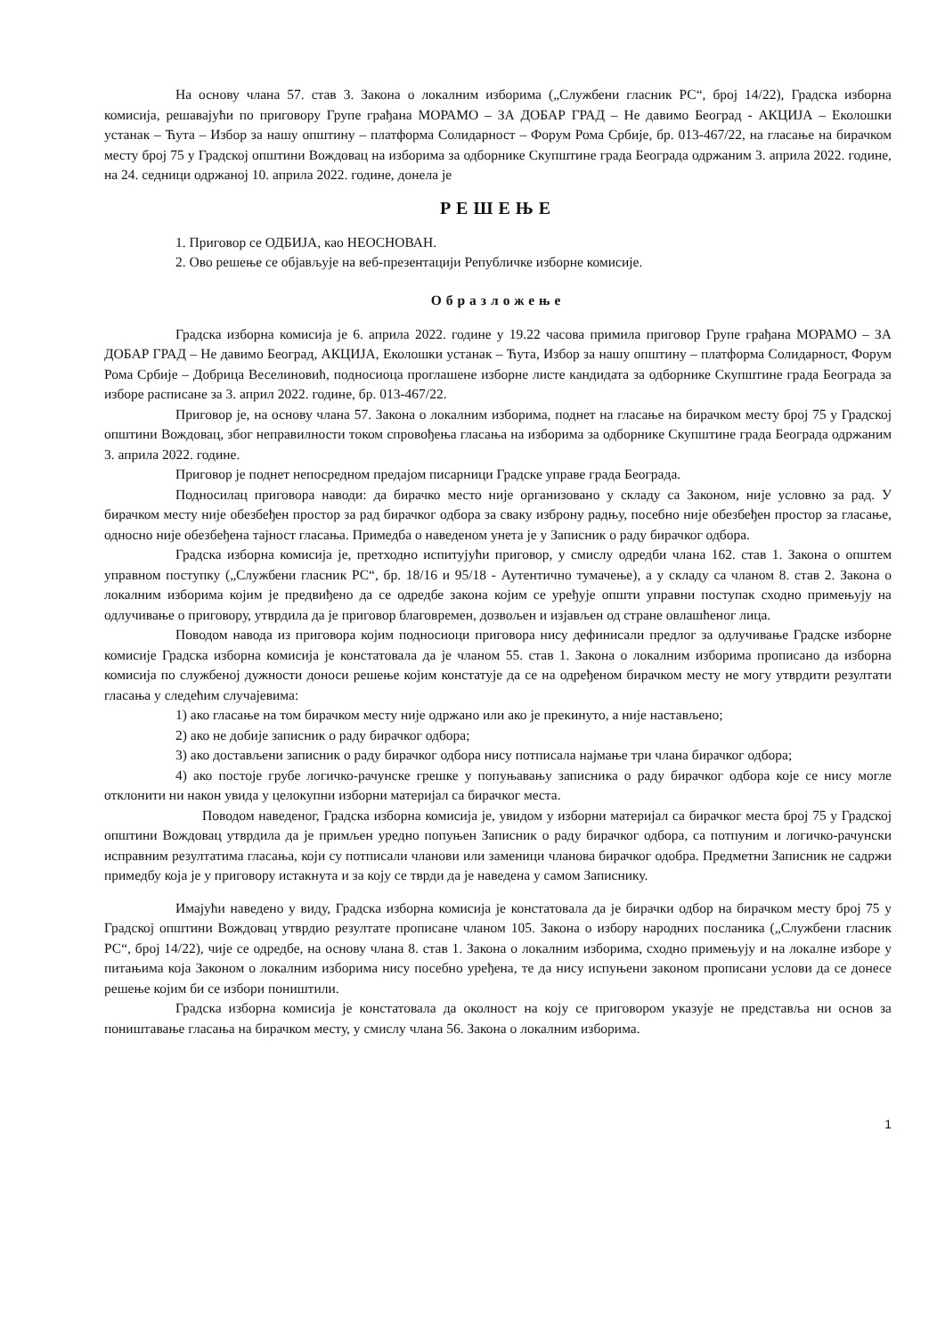На основу члана 57. став 3. Закона о локалним изборима („Службени гласник РС“, број 14/22), Градска изборна комисија, решавајући по приговору Групе грађана МОРАМО – ЗА ДОБАР ГРАД – Не давимо Београд - АКЦИЈА – Еколошки устанак – Ћута – Избор за нашу општину – платформа Солидарност – Форум Рома Србије, бр. 013-467/22, на гласање на бирачком месту број 75 у Градској општини Вождовац на изборима за одборнике Скупштине града Београда одржаним 3. априла 2022. године, на 24. седници одржаној 10. априла 2022. године, донела је
РЕШЕЊЕ
1. Приговор се ОДБИЈА, као НЕОСНОВАН.
2. Ово решење се објављује на веб-презентацији Републичке изборне комисије.
Образложење
Градска изборна комисија је 6. априла 2022. године у 19.22 часова примила приговор Групе грађана МОРАМО – ЗА ДОБАР ГРАД – Не давимо Београд, АКЦИЈА, Еколошки устанак – Ћута, Избор за нашу општину – платформа Солидарност, Форум Рома Србије – Добрица Веселиновић, подносиоца проглашене изборне листе кандидата за одборнике Скупштине града Београда за изборе расписане за 3. април 2022. године, бр. 013-467/22.
Приговор је, на основу члана 57. Закона о локалним изборима, поднет на гласање на бирачком месту број 75 у Градској општини Вождовац, због неправилности током спровођења гласања на изборима за одборнике Скупштине града Београда одржаним 3. априла 2022. године.
Приговор је поднет непосредном предајом писарници Градске управе града Београда.
Подносилац приговора наводи: да бирачко место није организовано у складу са Законом, није условно за рад. У бирачком месту није обезбеђен простор за рад бирачког одбора за сваку изброну радњу, посебно није обезбеђен простор за гласање, односно није обезбеђена тајност гласања. Примедба о наведеном унета је у Записник о раду бирачког одбора.
Градска изборна комисија је, претходно испитујући приговор, у смислу одредби члана 162. став 1. Закона о општем управном поступку („Службени гласник РС“, бр. 18/16 и 95/18 - Аутентично тумачење), а у складу са чланом 8. став 2. Закона о локалним изборима којим је предвиђено да се одредбе закона којим се уређује општи управни поступак сходно примењују на одлучивање о приговору, утврдила да је приговор благовремен, дозвољен и изјављен од стране овлашћеног лица.
Поводом навода из приговора којим подносиоци приговора нису дефинисали предлог за одлучивање Градске изборне комисије Градска изборна комисија је констатовала да је чланом 55. став 1. Закона о локалним изборима прописано да изборна комисија по службеној дужности доноси решење којим констатује да се на одређеном бирачком месту не могу утврдити резултати гласања у следећим случајевима:
1) ако гласање на том бирачком месту није одржано или ако је прекинуто, а није настављено;
2) ако не добије записник о раду бирачког одбора;
3) ако достављени записник о раду бирачког одбора нису потписала најмање три члана бирачког одбора;
4) ако постоје грубе логичко-рачунске грешке у попуњавању записника о раду бирачког одбора које се нису могле отклонити ни након увида у целокупни изборни материјал са бирачког места.
Поводом наведеног, Градска изборна комисија је, увидом у изборни материјал са бирачког места број 75 у Градској општини Вождовац утврдила да је примљен уредно попуњен Записник о раду бирачког одбора, са потпуним и логичко-рачунски исправним резултатима гласања, који су потписали чланови или заменици чланова бирачког одобра. Предметни Записник не садржи примедбу која је у приговору истакнута и за коју се тврди да је наведена у самом Записнику.
Имајући наведено у виду, Градска изборна комисија је констатовала да је бирачки одбор на бирачком месту број 75 у Градској општини Вождовац утврдио резултате прописане чланом 105. Закона о избору народних посланика („Службени гласник РС“, број 14/22), чије се одредбе, на основу члана 8. став 1. Закона о локалним изборима, сходно примењују и на локалне изборе у питањима која Законом о локалним изборима нису посебно уређена, те да нису испуњени законом прописани услови да се донесе решење којим би се избори поништили.
Градска изборна комисија је констатовала да околност на коју се приговором указује не представља ни основ за поништавање гласања на бирачком месту, у смислу члана 56. Закона о локалним изборима.
1